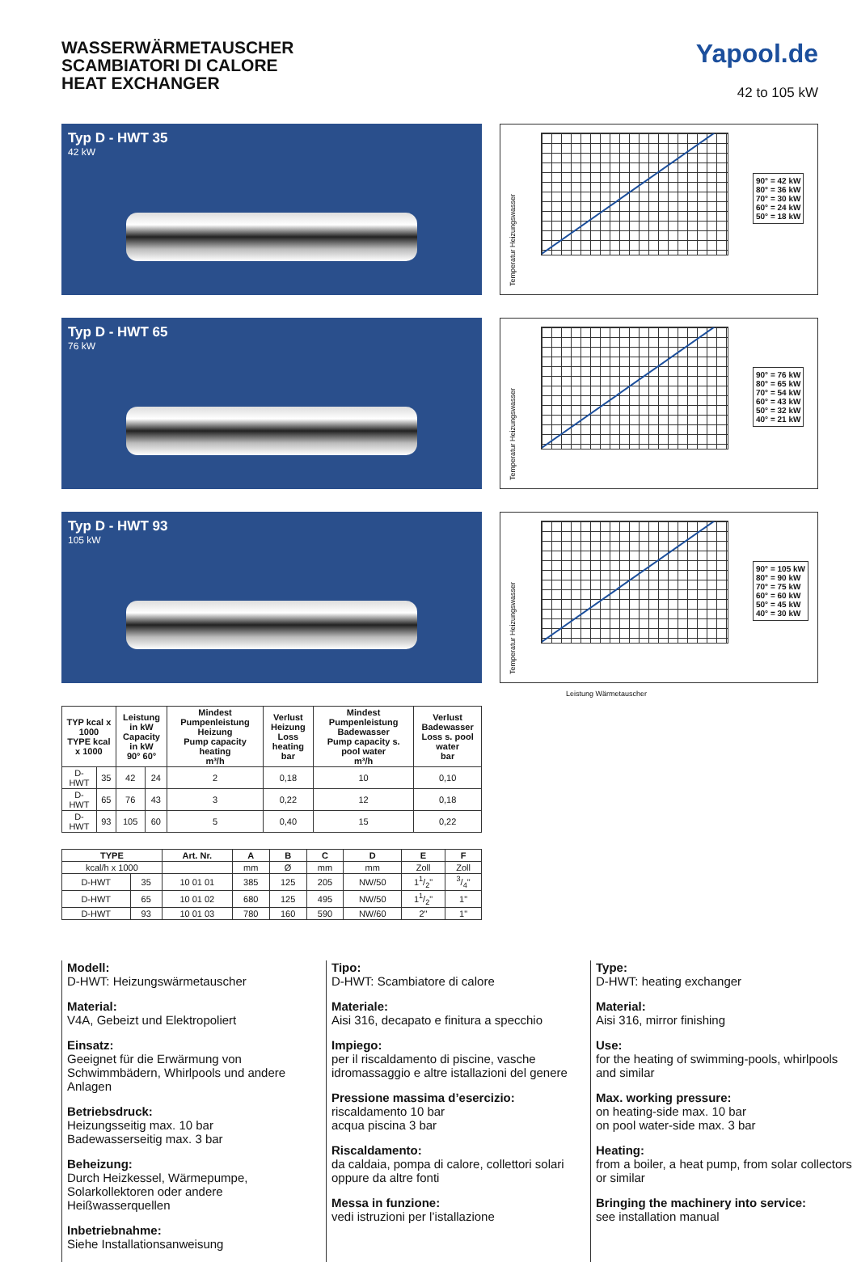WASSERWÄRMETAUSCHER
SCAMBIATORI DI CALORE
HEAT EXCHANGER
Yapool.de
42 to 105 kW
Typ D - HWT 35
42 kW
Temperatur Heizungswasser
90° = 42 kW
80° = 36 kW
70° = 30 kW
60° = 24 kW
50° = 18 kW
Typ D - HWT 65
76 kW
Temperatur Heizungswasser
90° = 76 kW
80° = 65 kW
70° = 54 kW
60° = 43 kW
50° = 32 kW
40° = 21 kW
Typ D - HWT 93
105 kW
Temperatur Heizungswasser
90° = 105 kW
80° = 90 kW
70° = 75 kW
60° = 60 kW
50° = 45 kW
40° = 30 kW
Leistung Wärmetauscher
| TYP kcal x 1000 TYPE kcal x 1000 | | Leistung in kW Capacity in kW 90° 60° | | Mindest Pumpenleistung Heizung Pump capacity heating m³/h | Verlust Heizung Loss heating bar | Mindest Pumpenleistung Badewasser Pump capacity s. pool water m³/h | Verlust Badewasser Loss s. pool water bar |
| --- | --- | --- | --- | --- | --- | --- | --- |
| D-HWT | 35 | 42 | 24 | 2 | 0,18 | 10 | 0,10 |
| D-HWT | 65 | 76 | 43 | 3 | 0,22 | 12 | 0,18 |
| D-HWT | 93 | 105 | 60 | 5 | 0,40 | 15 | 0,22 |
| TYPE | | Art. Nr. | A | B | C | D | E | F |
| --- | --- | --- | --- | --- | --- | --- | --- | --- |
| kcal/h x 1000 | | | mm | Ø | mm | mm | Zoll | Zoll |
| D-HWT | 35 | 10 01 01 | 385 | 125 | 205 | NW/50 | 11/2" | 3/4" |
| D-HWT | 65 | 10 01 02 | 680 | 125 | 495 | NW/50 | 11/2" | 1" |
| D-HWT | 93 | 10 01 03 | 780 | 160 | 590 | NW/60 | 2" | 1" |
Modell:
D-HWT: Heizungswärmetauscher
Material:
V4A, Gebeizt und Elektropoliert
Einsatz:
Geeignet für die Erwärmung von Schwimmbädern, Whirlpools und andere Anlagen
Betriebsdruck:
Heizungsseitig max. 10 bar
Badewasserseitig max. 3 bar
Beheizung:
Durch Heizkessel, Wärmepumpe, Solarkollektoren oder andere Heißwasserquellen
Inbetriebnahme:
Siehe Installationsanweisung
Tipo:
D-HWT: Scambiatore di calore
Materiale:
Aisi 316, decapato e finitura a specchio
Impiego:
per il riscaldamento di piscine, vasche idromassaggio e altre istallazioni del genere
Pressione massima d’esercizio:
riscaldamento 10 bar
acqua piscina 3 bar
Riscaldamento:
da caldaia, pompa di calore, collettori solari oppure da altre fonti
Messa in funzione:
vedi istruzioni per l’istallazione
Type:
D-HWT: heating exchanger
Material:
Aisi 316, mirror finishing
Use:
for the heating of swimming-pools, whirlpools and similar
Max. working pressure:
on heating-side max. 10 bar
on pool water-side max. 3 bar
Heating:
from a boiler, a heat pump, from solar collectors or similar
Bringing the machinery into service:
see installation manual